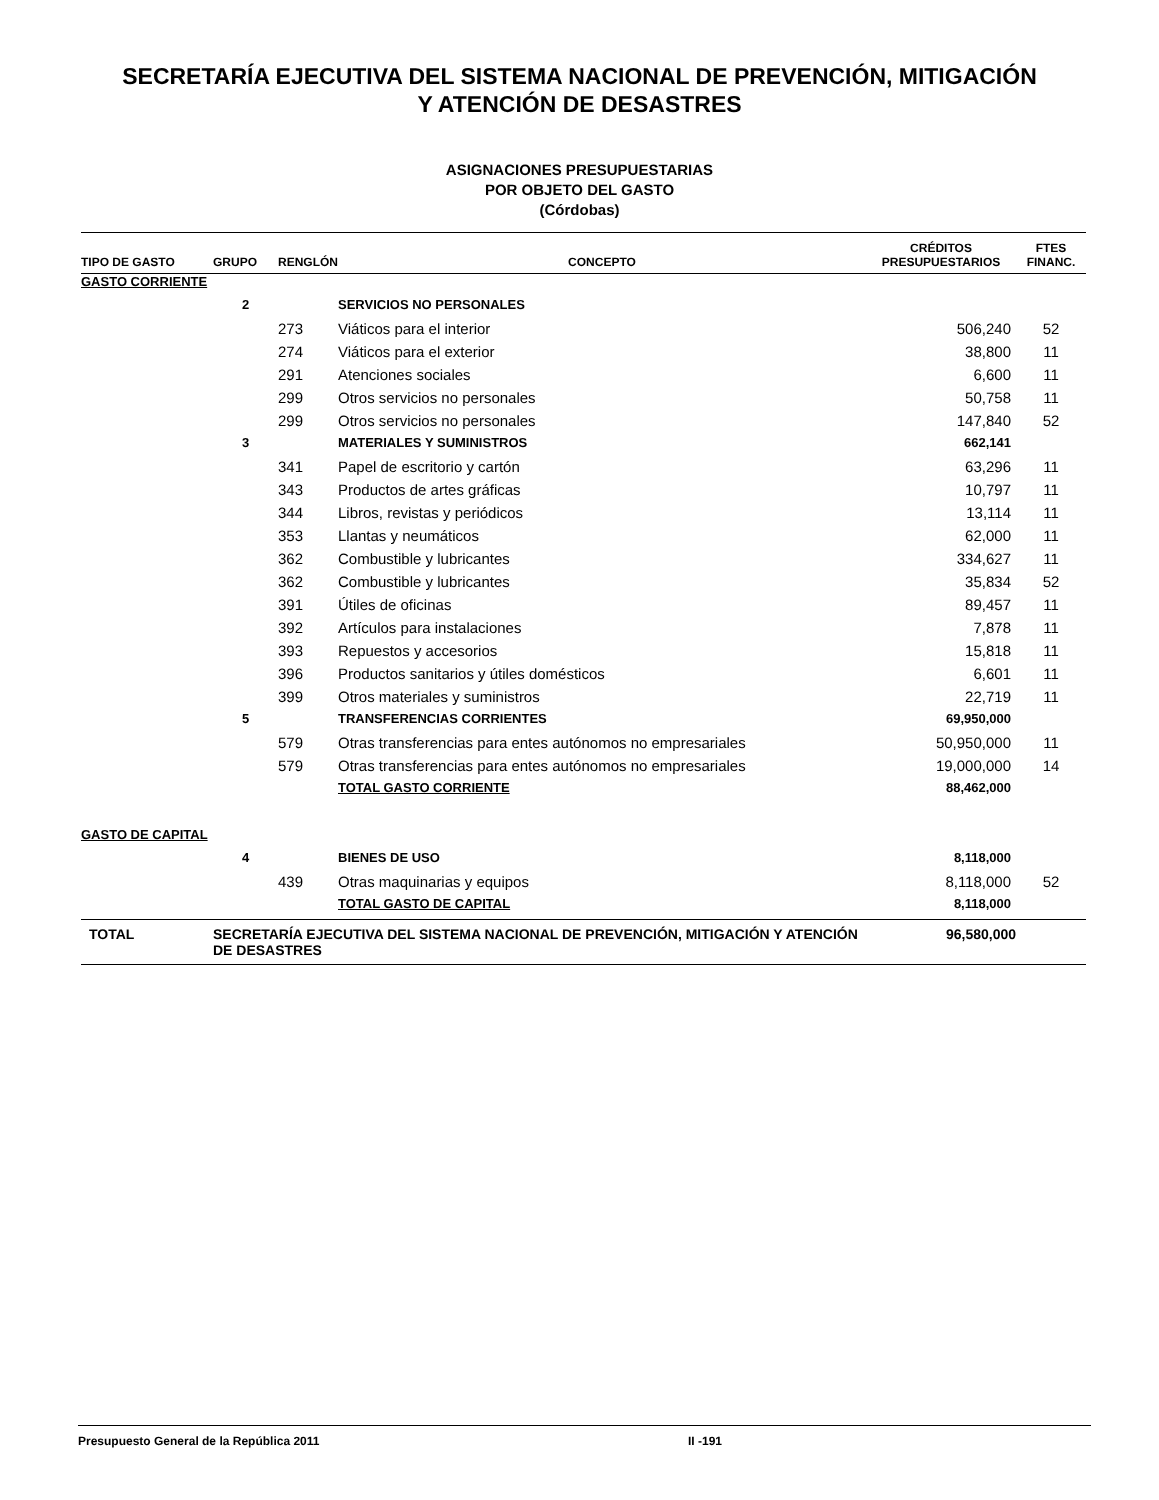SECRETARÍA EJECUTIVA DEL SISTEMA NACIONAL DE PREVENCIÓN, MITIGACIÓN
Y ATENCIÓN DE DESASTRES
ASIGNACIONES PRESUPUESTARIAS
POR OBJETO DEL GASTO
(Córdobas)
| TIPO DE GASTO | GRUPO | RENGLÓN | CONCEPTO | CRÉDITOS PRESUPUESTARIOS | FTES FINANC. |
| --- | --- | --- | --- | --- | --- |
| GASTO CORRIENTE | | | | | |
| | 2 | | SERVICIOS NO PERSONALES | | |
| | | 273 | Viáticos para el interior | 506,240 | 52 |
| | | 274 | Viáticos para el exterior | 38,800 | 11 |
| | | 291 | Atenciones sociales | 6,600 | 11 |
| | | 299 | Otros servicios no personales | 50,758 | 11 |
| | | 299 | Otros servicios no personales | 147,840 | 52 |
| | 3 | | MATERIALES Y SUMINISTROS | 662,141 | |
| | | 341 | Papel de escritorio y cartón | 63,296 | 11 |
| | | 343 | Productos de artes gráficas | 10,797 | 11 |
| | | 344 | Libros, revistas y periódicos | 13,114 | 11 |
| | | 353 | Llantas y neumáticos | 62,000 | 11 |
| | | 362 | Combustible y lubricantes | 334,627 | 11 |
| | | 362 | Combustible y lubricantes | 35,834 | 52 |
| | | 391 | Útiles de oficinas | 89,457 | 11 |
| | | 392 | Artículos para instalaciones | 7,878 | 11 |
| | | 393 | Repuestos y accesorios | 15,818 | 11 |
| | | 396 | Productos sanitarios y útiles domésticos | 6,601 | 11 |
| | | 399 | Otros materiales y suministros | 22,719 | 11 |
| | 5 | | TRANSFERENCIAS CORRIENTES | 69,950,000 | |
| | | 579 | Otras transferencias para entes autónomos no empresariales | 50,950,000 | 11 |
| | | 579 | Otras transferencias para entes autónomos no empresariales | 19,000,000 | 14 |
| | | | TOTAL GASTO CORRIENTE | 88,462,000 | |
| GASTO DE CAPITAL | | | | | |
| | 4 | | BIENES DE USO | 8,118,000 | |
| | | 439 | Otras maquinarias y equipos | 8,118,000 | 52 |
| | | | TOTAL GASTO DE CAPITAL | 8,118,000 | |
| TOTAL | SECRETARÍA EJECUTIVA DEL SISTEMA NACIONAL DE PREVENCIÓN, MITIGACIÓN Y ATENCIÓN DE DESASTRES | | | 96,580,000 | |
Presupuesto General de la República 2011 II -191